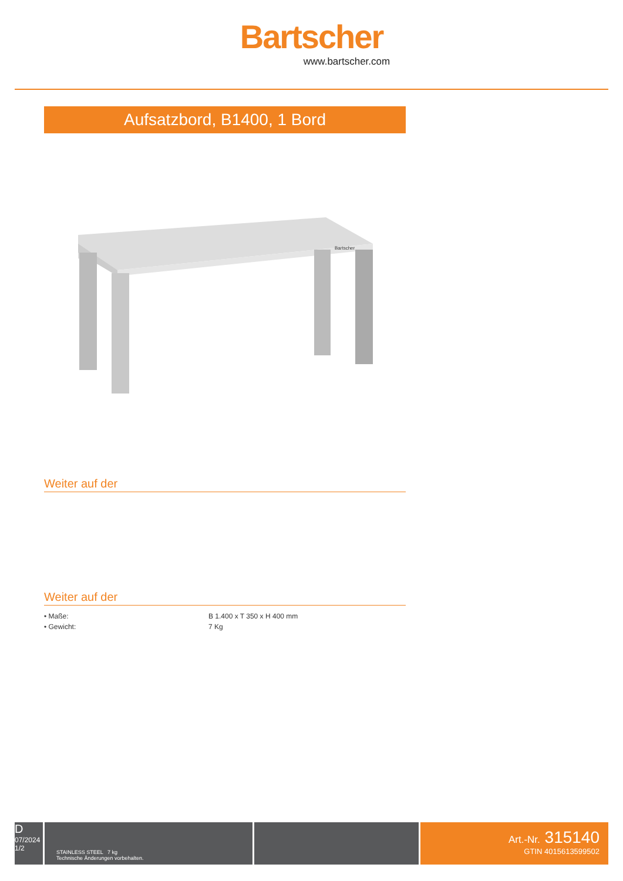Bartscher
www.bartscher.com
Aufsatzbord, B1400, 1 Bord
Bartscher
Weiter auf der
Weiter auf der
| • Maße: | B 1.400 x T 350 x H 400 mm |
| • Gewicht: | 7 Kg |
D
07/2024
1/2
STAINLESS STEEL 7 kg
Technische Änderungen vorbehalten.
Art.-Nr. 315140
GTIN 4015613599502